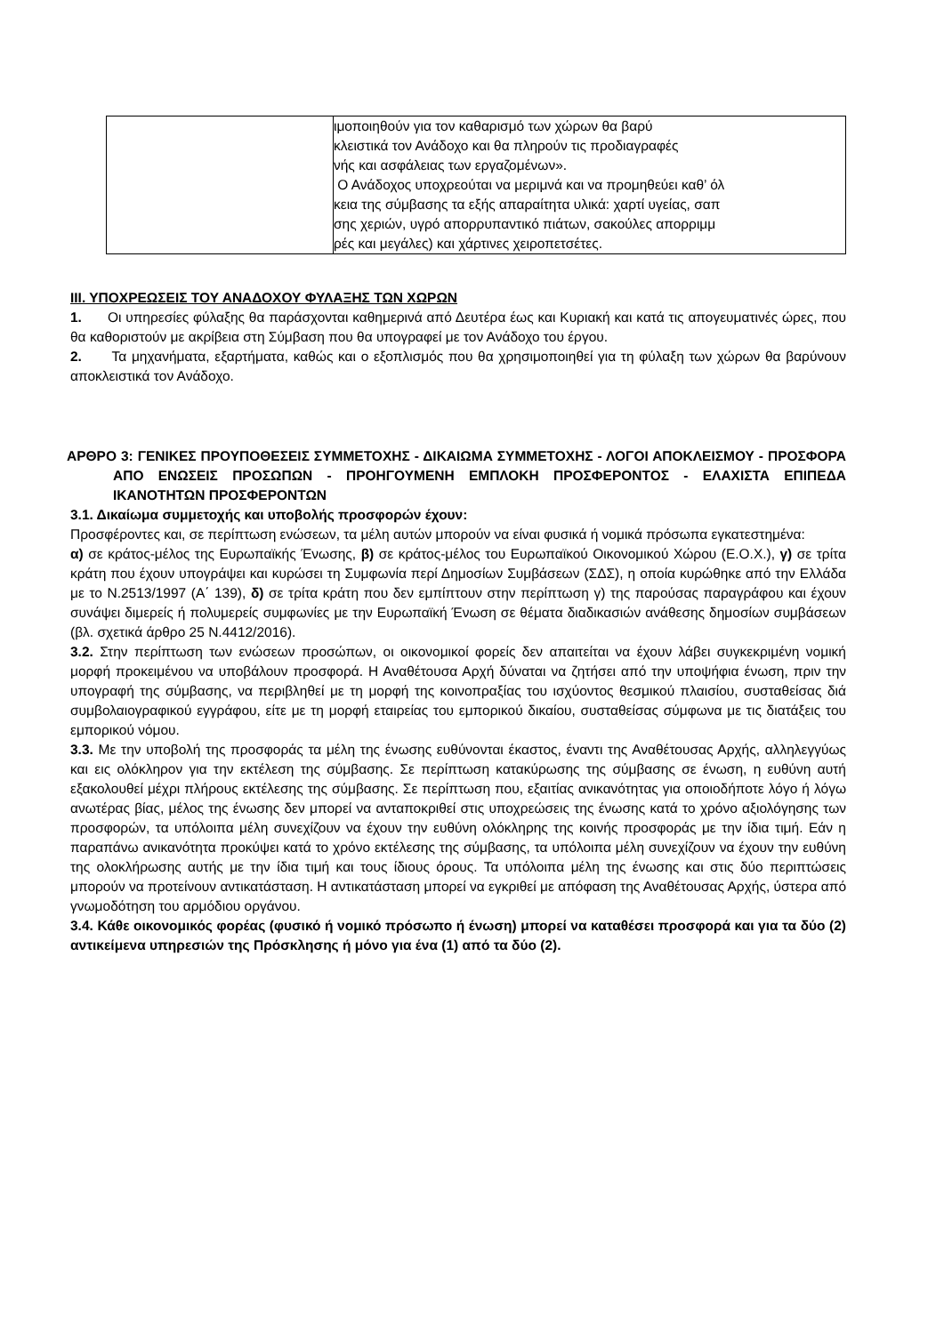| | ιμοποιηθούν για τον καθαρισμό των χώρων θα βαρύ κλειστικά τον Ανάδοχο και θα πληρούν τις προδιαγραφές νής και ασφάλειας των εργαζομένων». Ο Ανάδοχος υποχρεούται να μεριμνά και να προμηθεύει καθ’ όλ κεια της σύμβασης τα εξής απαραίτητα υλικά: χαρτί υγείας, σαπ σης χεριών, υγρό απορρυπαντικό πιάτων, σακούλες απορριμμ ρές και μεγάλες) και χάρτινες χειροπετσέτες. |
ΙΙΙ. ΥΠΟΧΡΕΩΣΕΙΣ ΤΟΥ ΑΝΑΔΟΧΟΥ ΦΥΛΑΞΗΣ ΤΩΝ ΧΩΡΩΝ
1. Οι υπηρεσίες φύλαξης θα παράσχονται καθημερινά από Δευτέρα έως και Κυριακή και κατά τις απογευματινές ώρες, που θα καθοριστούν με ακρίβεια στη Σύμβαση που θα υπογραφεί με τον Ανάδοχο του έργου.
2. Τα μηχανήματα, εξαρτήματα, καθώς και ο εξοπλισμός που θα χρησιμοποιηθεί για τη φύλαξη των χώρων θα βαρύνουν αποκλειστικά τον Ανάδοχο.
ΑΡΘΡΟ 3: ΓΕΝΙΚΕΣ ΠΡΟΥΠΟΘΕΣΕΙΣ ΣΥΜΜΕΤΟΧΗΣ - ΔΙΚΑΙΩΜΑ ΣΥΜΜΕΤΟΧΗΣ - ΛΟΓΟΙ ΑΠΟΚΛΕΙΣΜΟΥ - ΠΡΟΣΦΟΡΑ ΑΠΟ ΕΝΩΣΕΙΣ ΠΡΟΣΩΠΩΝ - ΠΡΟΗΓΟΥΜΕΝΗ ΕΜΠΛΟΚΗ ΠΡΟΣΦΕΡΟΝΤΟΣ - ΕΛΑΧΙΣΤΑ ΕΠΙΠΕΔΑ ΙΚΑΝΟΤΗΤΩΝ ΠΡΟΣΦΕΡΟΝΤΩΝ
3.1. Δικαίωμα συμμετοχής και υποβολής προσφορών έχουν:
Προσφέροντες και, σε περίπτωση ενώσεων, τα μέλη αυτών μπορούν να είναι φυσικά ή νομικά πρόσωπα εγκατεστημένα:
α) σε κράτος-μέλος της Ευρωπαϊκής Ένωσης, β) σε κράτος-μέλος του Ευρωπαϊκού Οικονομικού Χώρου (Ε.Ο.Χ.), γ) σε τρίτα κράτη που έχουν υπογράψει και κυρώσει τη Συμφωνία περί Δημοσίων Συμβάσεων (ΣΔΣ), η οποία κυρώθηκε από την Ελλάδα με το Ν.2513/1997 (Α΄ 139), δ) σε τρίτα κράτη που δεν εμπίπτουν στην περίπτωση γ) της παρούσας παραγράφου και έχουν συνάψει διμερείς ή πολυμερείς συμφωνίες με την Ευρωπαϊκή Ένωση σε θέματα διαδικασιών ανάθεσης δημοσίων συμβάσεων (βλ. σχετικά άρθρο 25 Ν.4412/2016).
3.2. Στην περίπτωση των ενώσεων προσώπων, οι οικονομικοί φορείς δεν απαιτείται να έχουν λάβει συγκεκριμένη νομική μορφή προκειμένου να υποβάλουν προσφορά. Η Αναθέτουσα Αρχή δύναται να ζητήσει από την υποψήφια ένωση, πριν την υπογραφή της σύμβασης, να περιβληθεί με τη μορφή της κοινοπραξίας του ισχύοντος θεσμικού πλαισίου, συσταθείσας διά συμβολαιογραφικού εγγράφου, είτε με τη μορφή εταιρείας του εμπορικού δικαίου, συσταθείσας σύμφωνα με τις διατάξεις του εμπορικού νόμου.
3.3. Με την υποβολή της προσφοράς τα μέλη της ένωσης ευθύνονται έκαστος, έναντι της Αναθέτουσας Αρχής, αλληλεγγύως και εις ολόκληρον για την εκτέλεση της σύμβασης. Σε περίπτωση κατακύρωσης της σύμβασης σε ένωση, η ευθύνη αυτή εξακολουθεί μέχρι πλήρους εκτέλεσης της σύμβασης. Σε περίπτωση που, εξαιτίας ανικανότητας για οποιοδήποτε λόγο ή λόγω ανωτέρας βίας, μέλος της ένωσης δεν μπορεί να ανταποκριθεί στις υποχρεώσεις της ένωσης κατά το χρόνο αξιολόγησης των προσφορών, τα υπόλοιπα μέλη συνεχίζουν να έχουν την ευθύνη ολόκληρης της κοινής προσφοράς με την ίδια τιμή. Εάν η παραπάνω ανικανότητα προκύψει κατά το χρόνο εκτέλεσης της σύμβασης, τα υπόλοιπα μέλη συνεχίζουν να έχουν την ευθύνη της ολοκλήρωσης αυτής με την ίδια τιμή και τους ίδιους όρους. Τα υπόλοιπα μέλη της ένωσης και στις δύο περιπτώσεις μπορούν να προτείνουν αντικατάσταση. Η αντικατάσταση μπορεί να εγκριθεί με απόφαση της Αναθέτουσας Αρχής, ύστερα από γνωμοδότηση του αρμόδιου οργάνου.
3.4. Κάθε οικονομικός φορέας (φυσικό ή νομικό πρόσωπο ή ένωση) μπορεί να καταθέσει προσφορά και για τα δύο (2) αντικείμενα υπηρεσιών της Πρόσκλησης ή μόνο για ένα (1) από τα δύο (2).